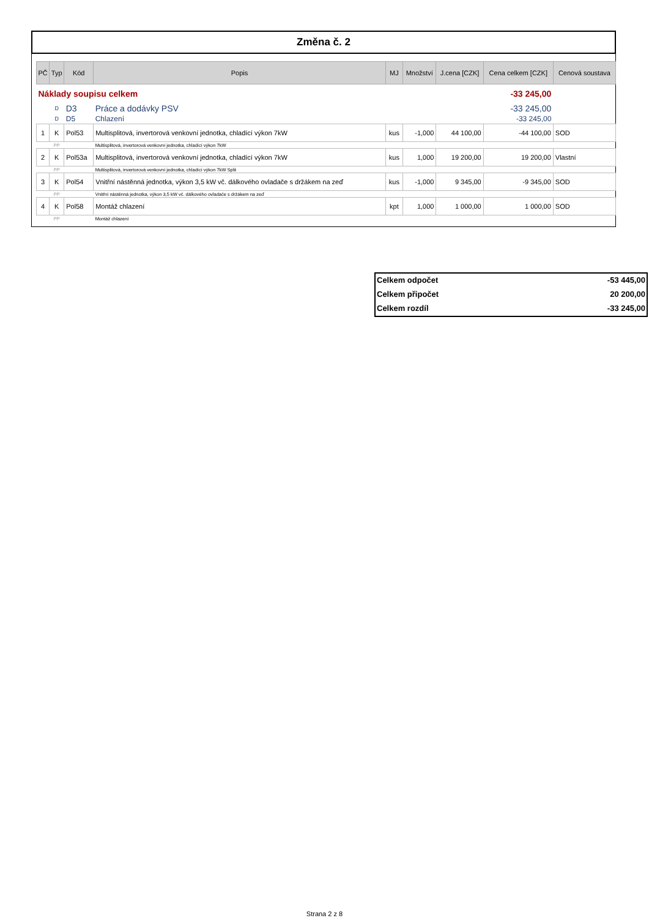Změna č. 2
| PČ | Typ | Kód | Popis | MJ | Množství | J.cena [CZK] | Cena celkem [CZK] | Cenová soustava |
| --- | --- | --- | --- | --- | --- | --- | --- | --- |
| Náklady soupisu celkem | | | | | | | -33 245,00 | |
| | D | D3 | Práce a dodávky PSV | | | | -33 245,00 | |
| | D | D5 | Chlazení | | | | -33 245,00 | |
| 1 | K | Pol53 | Multisplitová, invertorová venkovní jednotka, chladící výkon 7kW | kus | -1,000 | 44 100,00 | -44 100,00 | SOD |
| | PP | | Multisplitová, invertorová venkovní jednotka, chladící výkon 7kW | | | | | |
| 2 | K | Pol53a | Multisplitová, invertorová venkovní jednotka, chladící výkon 7kW | kus | 1,000 | 19 200,00 | 19 200,00 | Vlastní |
| | PP | | Multisplitová, invertorová venkovní jednotka, chladící výkon 7kW Split | | | | | |
| 3 | K | Pol54 | Vnitřní nástěnná jednotka, výkon 3,5 kW vč. dálkového ovladače s držákem na zeď | kus | -1,000 | 9 345,00 | -9 345,00 | SOD |
| | PP | | Vnitřní nástěnná jednotka, výkon 3,5 kW vč. dálkového ovladače s držákem na zeď | | | | | |
| 4 | K | Pol58 | Montáž chlazení | kpt | 1,000 | 1 000,00 | 1 000,00 | SOD |
| | PP | | Montáž chlazení | | | | | |
Celkem odpočet -53 445,00
Celkem připočet 20 200,00
Celkem rozdíl -33 245,00
Strana 2 z 8